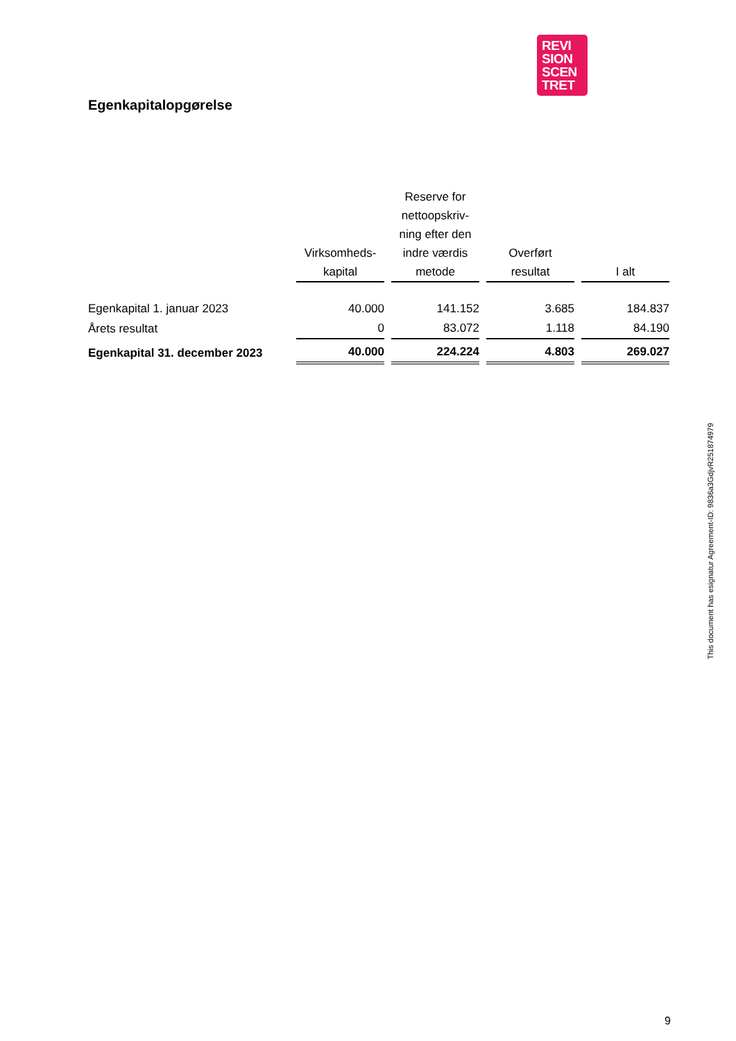REVI
SION
SCEN
TRET
Egenkapitalopgørelse
| | Virksomheds- kapital | Reserve for nettoopskriv- ning efter den indre værdis metode | Overført resultat | I alt |
| --- | --- | --- | --- | --- |
| Egenkapital 1. januar 2023 | 40.000 | 141.152 | 3.685 | 184.837 |
| Årets resultat | 0 | 83.072 | 1.118 | 84.190 |
| Egenkapital 31. december 2023 | 40.000 | 224.224 | 4.803 | 269.027 |
This document has esignatur Agreement-ID: 9836a3GdjvR251874979
9